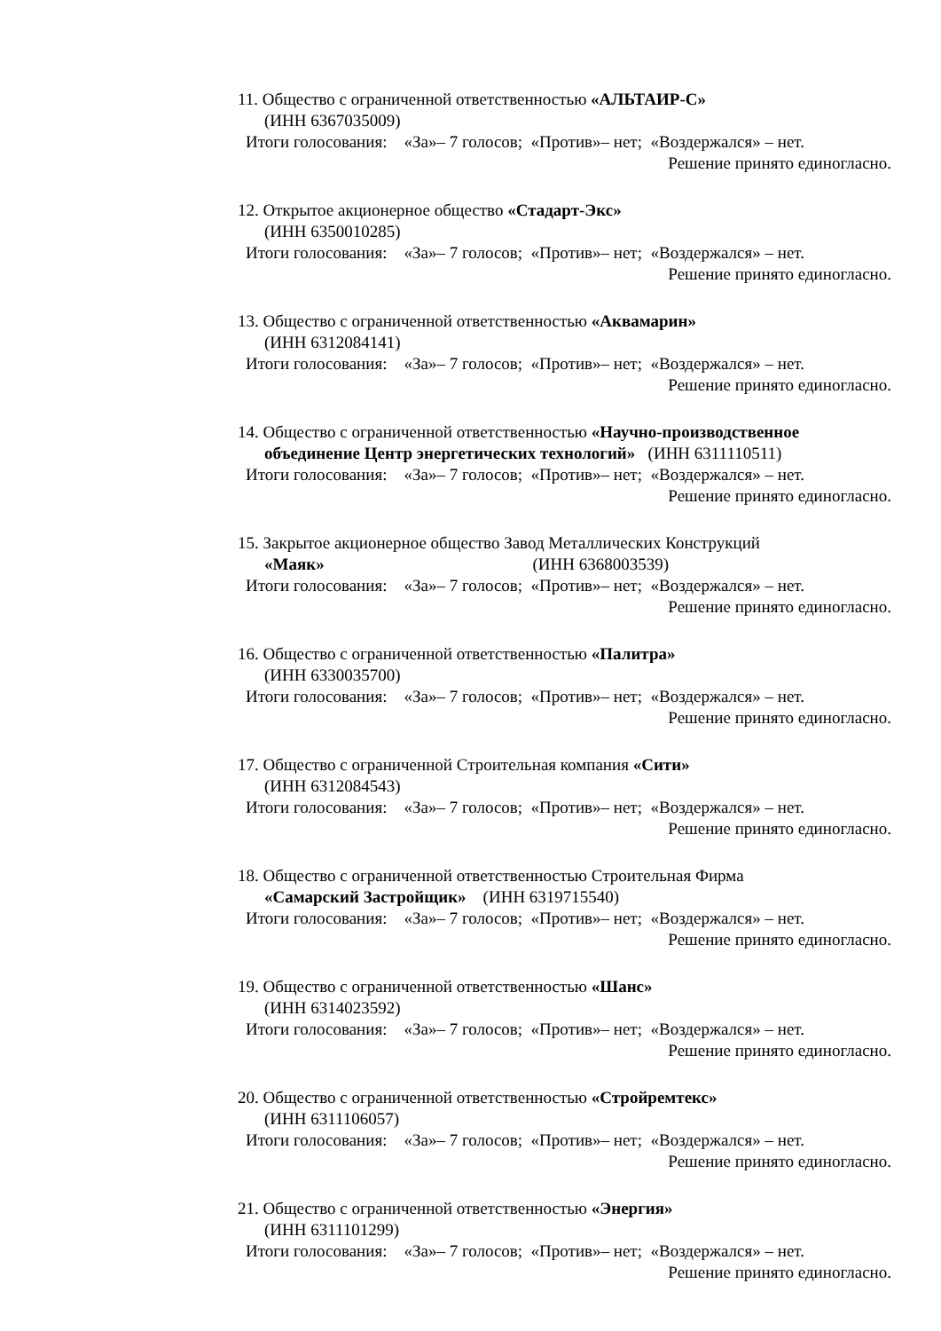11. Общество с ограниченной ответственностью «АЛЬТАИР-С»
(ИНН 6367035009)
Итоги голосования: «За»– 7 голосов; «Против»– нет; «Воздержался» – нет.
Решение принято единогласно.
12. Открытое акционерное общество «Стадарт-Экс»
(ИНН 6350010285)
Итоги голосования: «За»– 7 голосов; «Против»– нет; «Воздержался» – нет.
Решение принято единогласно.
13. Общество с ограниченной ответственностью «Аквамарин»
(ИНН 6312084141)
Итоги голосования: «За»– 7 голосов; «Против»– нет; «Воздержался» – нет.
Решение принято единогласно.
14. Общество с ограниченной ответственностью «Научно-производственное
объединение Центр энергетических технологий» (ИНН 6311110511)
Итоги голосования: «За»– 7 голосов; «Против»– нет; «Воздержался» – нет.
Решение принято единогласно.
15. Закрытое акционерное общество Завод Металлических Конструкций
«Маяк» (ИНН 6368003539)
Итоги голосования: «За»– 7 голосов; «Против»– нет; «Воздержался» – нет.
Решение принято единогласно.
16. Общество с ограниченной ответственностью «Палитра»
(ИНН 6330035700)
Итоги голосования: «За»– 7 голосов; «Против»– нет; «Воздержался» – нет.
Решение принято единогласно.
17. Общество с ограниченной Строительная компания «Сити»
(ИНН 6312084543)
Итоги голосования: «За»– 7 голосов; «Против»– нет; «Воздержался» – нет.
Решение принято единогласно.
18. Общество с ограниченной ответственностью Строительная Фирма
«Самарский Застройщик» (ИНН 6319715540)
Итоги голосования: «За»– 7 голосов; «Против»– нет; «Воздержался» – нет.
Решение принято единогласно.
19. Общество с ограниченной ответственностью «Шанс»
(ИНН 6314023592)
Итоги голосования: «За»– 7 голосов; «Против»– нет; «Воздержался» – нет.
Решение принято единогласно.
20. Общество с ограниченной ответственностью «Стройремтекс»
(ИНН 6311106057)
Итоги голосования: «За»– 7 голосов; «Против»– нет; «Воздержался» – нет.
Решение принято единогласно.
21. Общество с ограниченной ответственностью «Энергия»
(ИНН 6311101299)
Итоги голосования: «За»– 7 голосов; «Против»– нет; «Воздержался» – нет.
Решение принято единогласно.